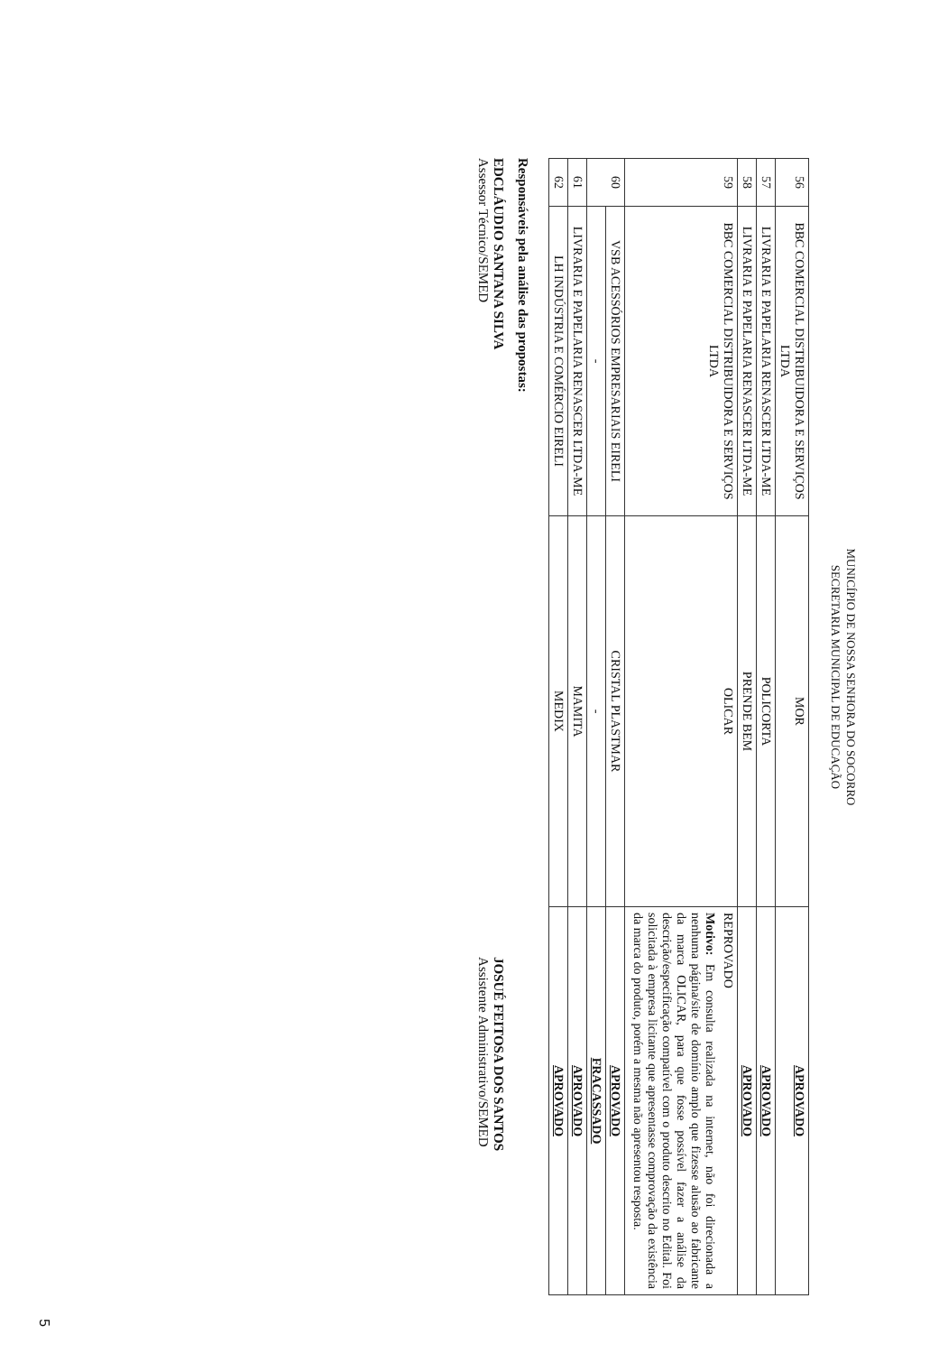MUNICÍPIO DE NOSSA SENHORA DO SOCORRO
SECRETARIA MUNICIPAL DE EDUCAÇÃO
| 56 | BBC COMERCIAL DISTRIBUIDORA E SERVIÇOS LTDA | MOR | APROVADO |
| 57 | LIVRARIA E PAPELARIA RENASCER LTDA-ME | POLICORTA | APROVADO |
| 58 | LIVRARIA E PAPELARIA RENASCER LTDA-ME | PRENDE BEM | APROVADO |
| 59 | BBC COMERCIAL DISTRIBUIDORA E SERVIÇOS LTDA | OLICAR | REPROVADO Motivo: Em consulta realizada na internet, não foi direcionada a nenhuma página/site de domínio amplo que fizesse alusão ao fabricante da marca OLICAR, para que fosse possível fazer a análise da descrição/especificação compatível com o produto descrito no Edital. Foi solicitada à empresa licitante que apresentasse comprovação da existência da marca do produto, porém a mesma não apresentou resposta. |
| 60 | VSB ACESSÓRIOS EMPRESARIAIS EIRELI | CRISTAL PLASTMAR | APROVADO |
| | - | - | FRACASSADO |
| 61 | LIVRARIA E PAPELARIA RENASCER LTDA-ME | MAMITA | APROVADO |
| 62 | LH INDÚSTRIA E COMÉRCIO EIRELI | MEDIX | APROVADO |
Responsáveis pela análise das propostas:
EDCLÁUDIO SANTANA SILVA
Assessor Técnico/SEMED
JOSUÉ FEITOSA DOS SANTOS
Assistente Administrativo/SEMED
5